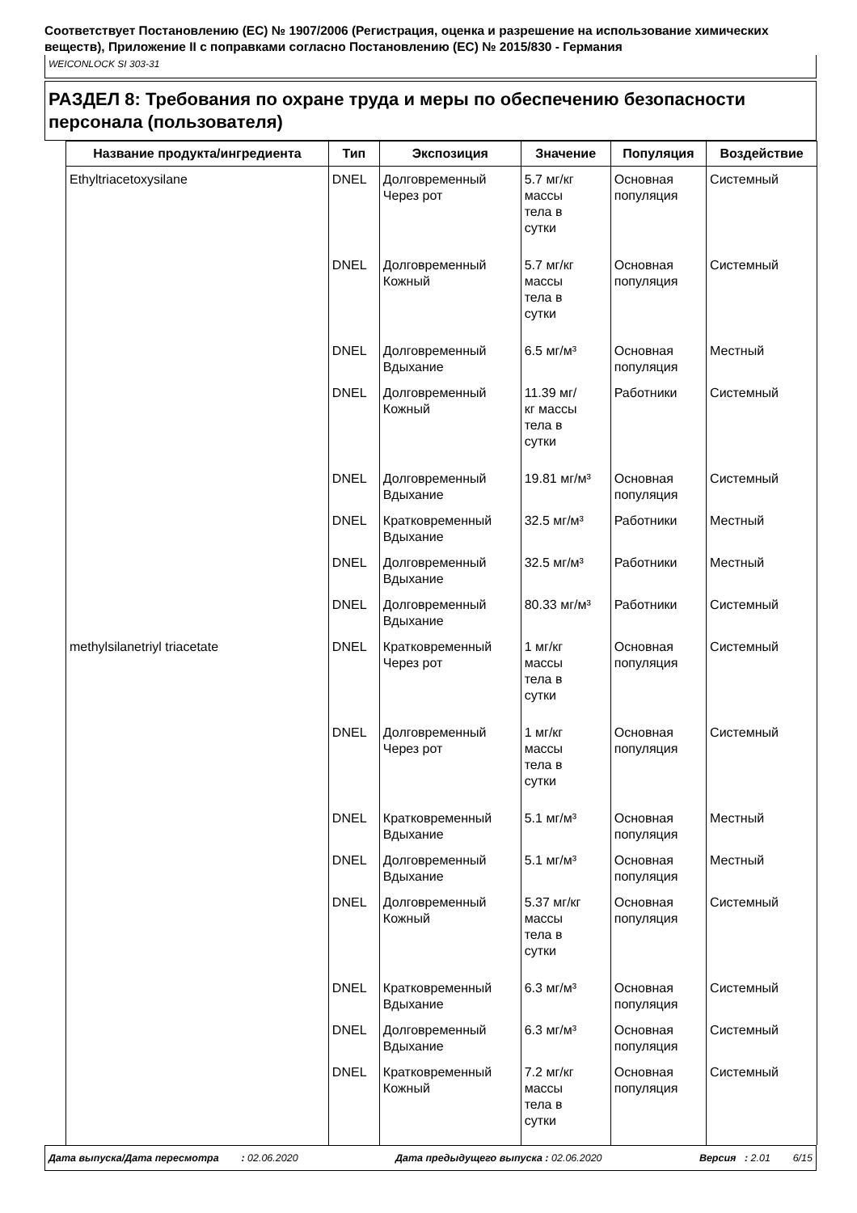Соответствует Постановлению (ЕС) № 1907/2006 (Регистрация, оценка и разрешение на использование химических веществ), Приложение II с поправками согласно Постановлению (ЕС) № 2015/830 - Германия
WEICONLOCK SI 303-31
РАЗДЕЛ 8: Требования по охране труда и меры по обеспечению безопасности персонала (пользователя)
| Название продукта/ингредиента | Тип | Экспозиция | Значение | Популяция | Воздействие |
| --- | --- | --- | --- | --- | --- |
| Ethyltriacetoxysilane | DNEL | Долговременный Через рот | 5.7 мг/кг массы тела в сутки | Основная популяция | Системный |
| | DNEL | Долговременный Кожный | 5.7 мг/кг массы тела в сутки | Основная популяция | Системный |
| | DNEL | Долговременный Вдыхание | 6.5 мг/м³ | Основная популяция | Местный |
| | DNEL | Долговременный Кожный | 11.39 мг/ кг массы тела в сутки | Работники | Системный |
| | DNEL | Долговременный Вдыхание | 19.81 мг/м³ | Основная популяция | Системный |
| | DNEL | Кратковременный Вдыхание | 32.5 мг/м³ | Работники | Местный |
| | DNEL | Долговременный Вдыхание | 32.5 мг/м³ | Работники | Местный |
| | DNEL | Долговременный Вдыхание | 80.33 мг/м³ | Работники | Системный |
| methylsilanetriyl triacetate | DNEL | Кратковременный Через рот | 1 мг/кг массы тела в сутки | Основная популяция | Системный |
| | DNEL | Долговременный Через рот | 1 мг/кг массы тела в сутки | Основная популяция | Системный |
| | DNEL | Кратковременный Вдыхание | 5.1 мг/м³ | Основная популяция | Местный |
| | DNEL | Долговременный Вдыхание | 5.1 мг/м³ | Основная популяция | Местный |
| | DNEL | Долговременный Кожный | 5.37 мг/кг массы тела в сутки | Основная популяция | Системный |
| | DNEL | Кратковременный Вдыхание | 6.3 мг/м³ | Основная популяция | Системный |
| | DNEL | Долговременный Вдыхание | 6.3 мг/м³ | Основная популяция | Системный |
| | DNEL | Кратковременный Кожный | 7.2 мг/кг массы тела в сутки | Основная популяция | Системный |
Дата выпуска/Дата пересмотра : 02.06.2020 Дата предыдущего выпуска : 02.06.2020 Версия : 2.01 6/15